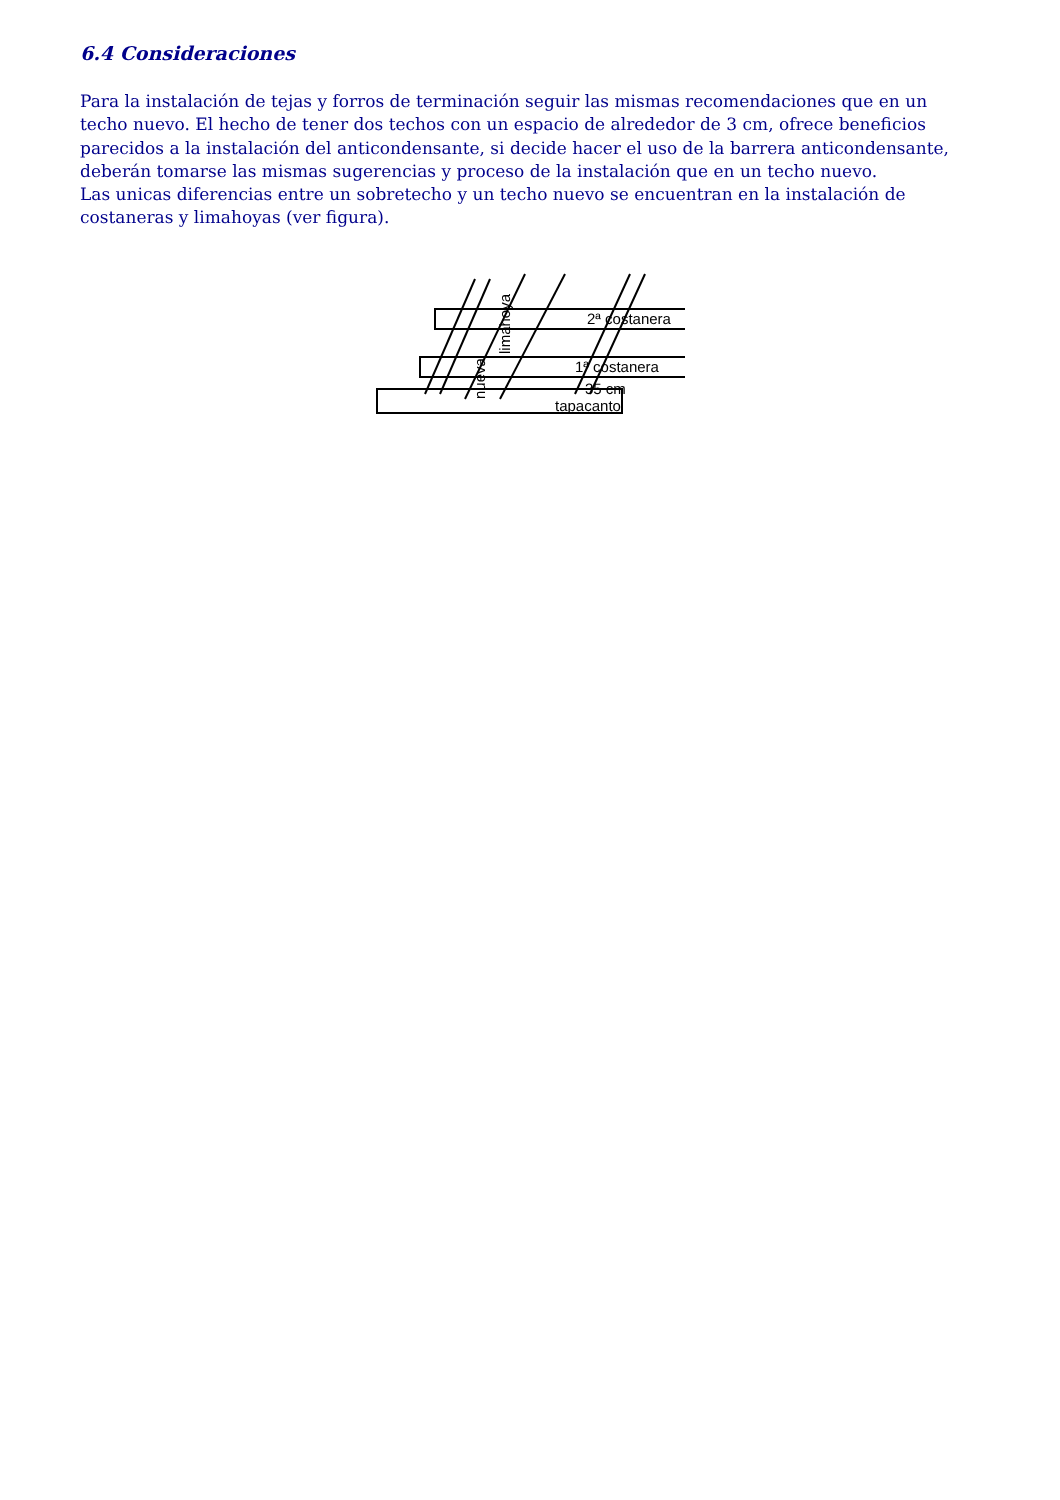6.4 Consideraciones
Para la instalación de tejas y forros de terminación seguir las mismas recomendaciones que en un techo nuevo. El hecho de tener dos techos con un espacio de alrededor de 3 cm, ofrece beneficios parecidos a la instalación del anticondensante, si decide hacer el uso de la barrera anticondensante, deberán tomarse las mismas sugerencias y proceso de la instalación que en un techo nuevo.
Las unicas diferencias entre un sobretecho y un techo nuevo se encuentran en la instalación de costaneras y limahoyas (ver figura).
2ª costanera
1ª costanera
35 cm
tapacanto
limahoya
nueva